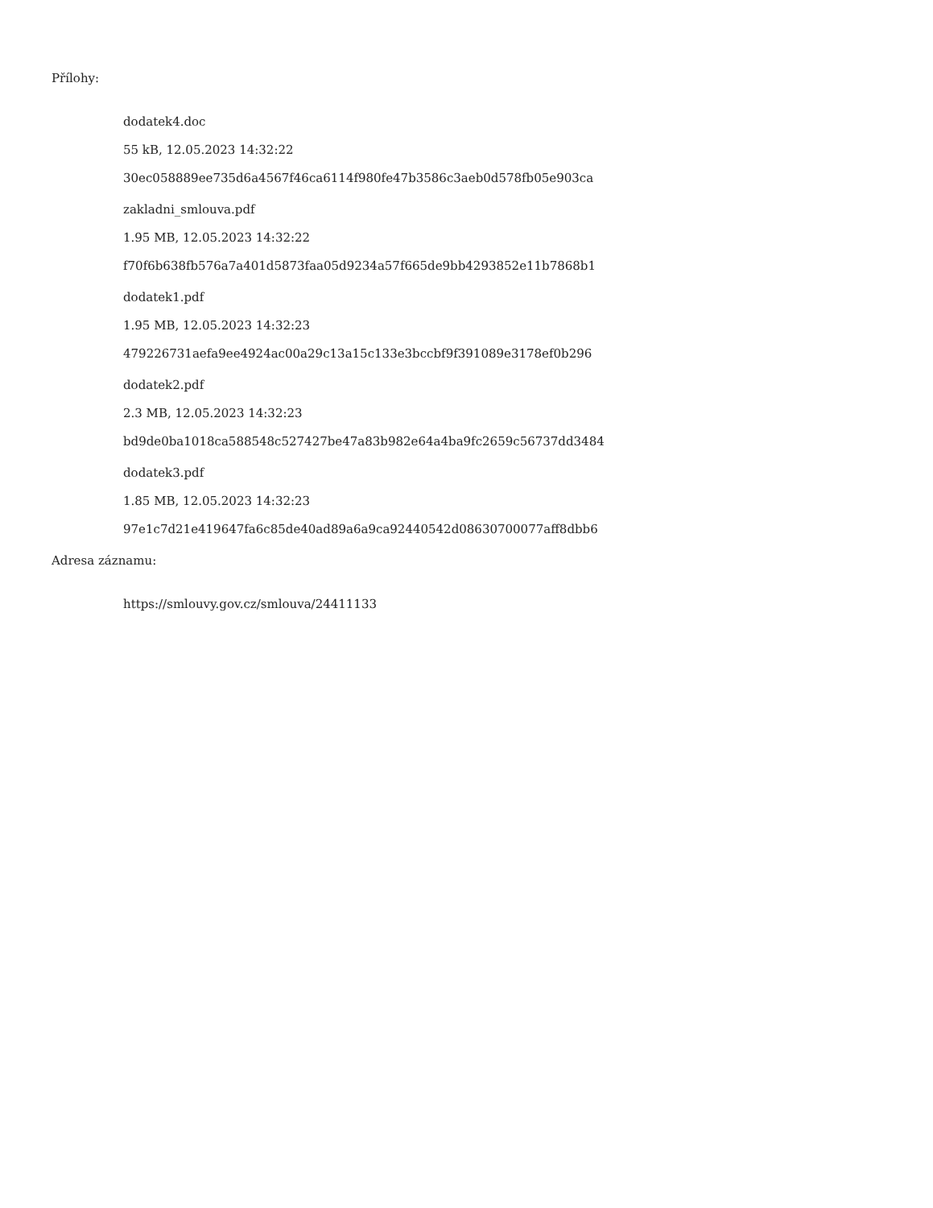Přílohy:
dodatek4.doc
55 kB, 12.05.2023 14:32:22
30ec058889ee735d6a4567f46ca6114f980fe47b3586c3aeb0d578fb05e903ca
zakladni_smlouva.pdf
1.95 MB, 12.05.2023 14:32:22
f70f6b638fb576a7a401d5873faa05d9234a57f665de9bb4293852e11b7868b1
dodatek1.pdf
1.95 MB, 12.05.2023 14:32:23
479226731aefa9ee4924ac00a29c13a15c133e3bccbf9f391089e3178ef0b296
dodatek2.pdf
2.3 MB, 12.05.2023 14:32:23
bd9de0ba1018ca588548c527427be47a83b982e64a4ba9fc2659c56737dd3484
dodatek3.pdf
1.85 MB, 12.05.2023 14:32:23
97e1c7d21e419647fa6c85de40ad89a6a9ca92440542d08630700077aff8dbb6
Adresa záznamu:
https://smlouvy.gov.cz/smlouva/24411133